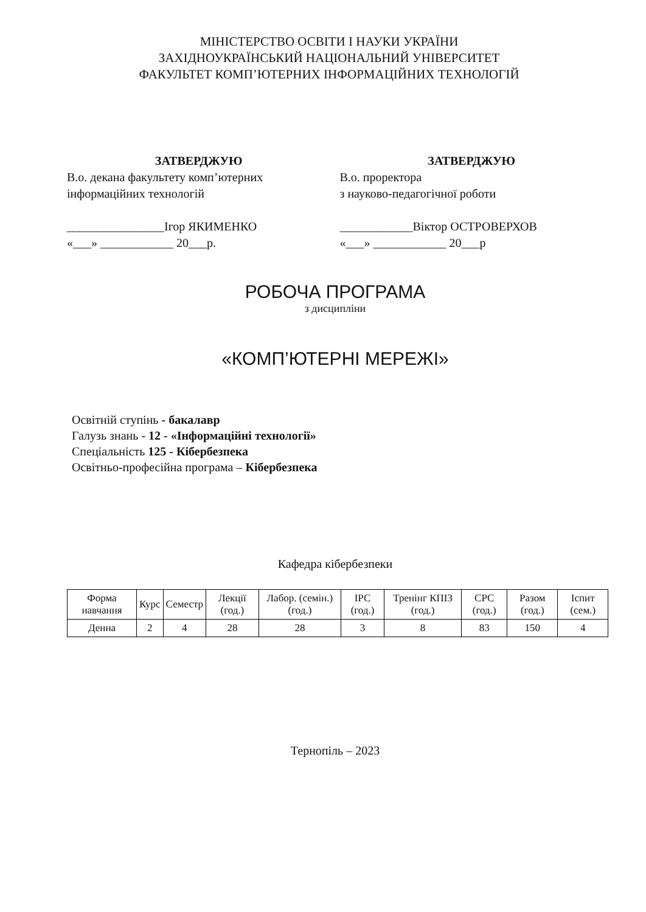МІНІСТЕРСТВО ОСВІТИ І НАУКИ УКРАЇНИ
ЗАХІДНОУКРАЇНСЬКИЙ НАЦІОНАЛЬНИЙ УНІВЕРСИТЕТ
ФАКУЛЬТЕТ КОМП’ЮТЕРНИХ ІНФОРМАЦІЙНИХ ТЕХНОЛОГІЙ
ЗАТВЕРДЖУЮ
В.о. декана факультету комп’ютерних інформаційних технологій
________________Ігор ЯКИМЕНКО
«___» ____________ 20___р.
ЗАТВЕРДЖУЮ
В.о. проректора
з науково-педагогічної роботи
____________Віктор ОСТРОВЕРХОВ
«___» ____________ 20___р
РОБОЧА ПРОГРАМА
з дисципліни
«КОМП’ЮТЕРНІ МЕРЕЖІ»
Освітній ступінь - бакалавр
Галузь знань - 12 - «Інформаційні технології»
Спеціальність 125 - Кібербезпека
Освітньо-професійна програма – Кібербезпека
Кафедра кібербезпеки
| Форма навчання | Курс | Семестр | Лекції (год.) | Лабор. (семін.) (год.) | ІРС (год.) | Тренінг КПІЗ (год.) | СРС (год.) | Разом (год.) | Іспит (сем.) |
| --- | --- | --- | --- | --- | --- | --- | --- | --- | --- |
| Денна | 2 | 4 | 28 | 28 | 3 | 8 | 83 | 150 | 4 |
Тернопіль – 2023